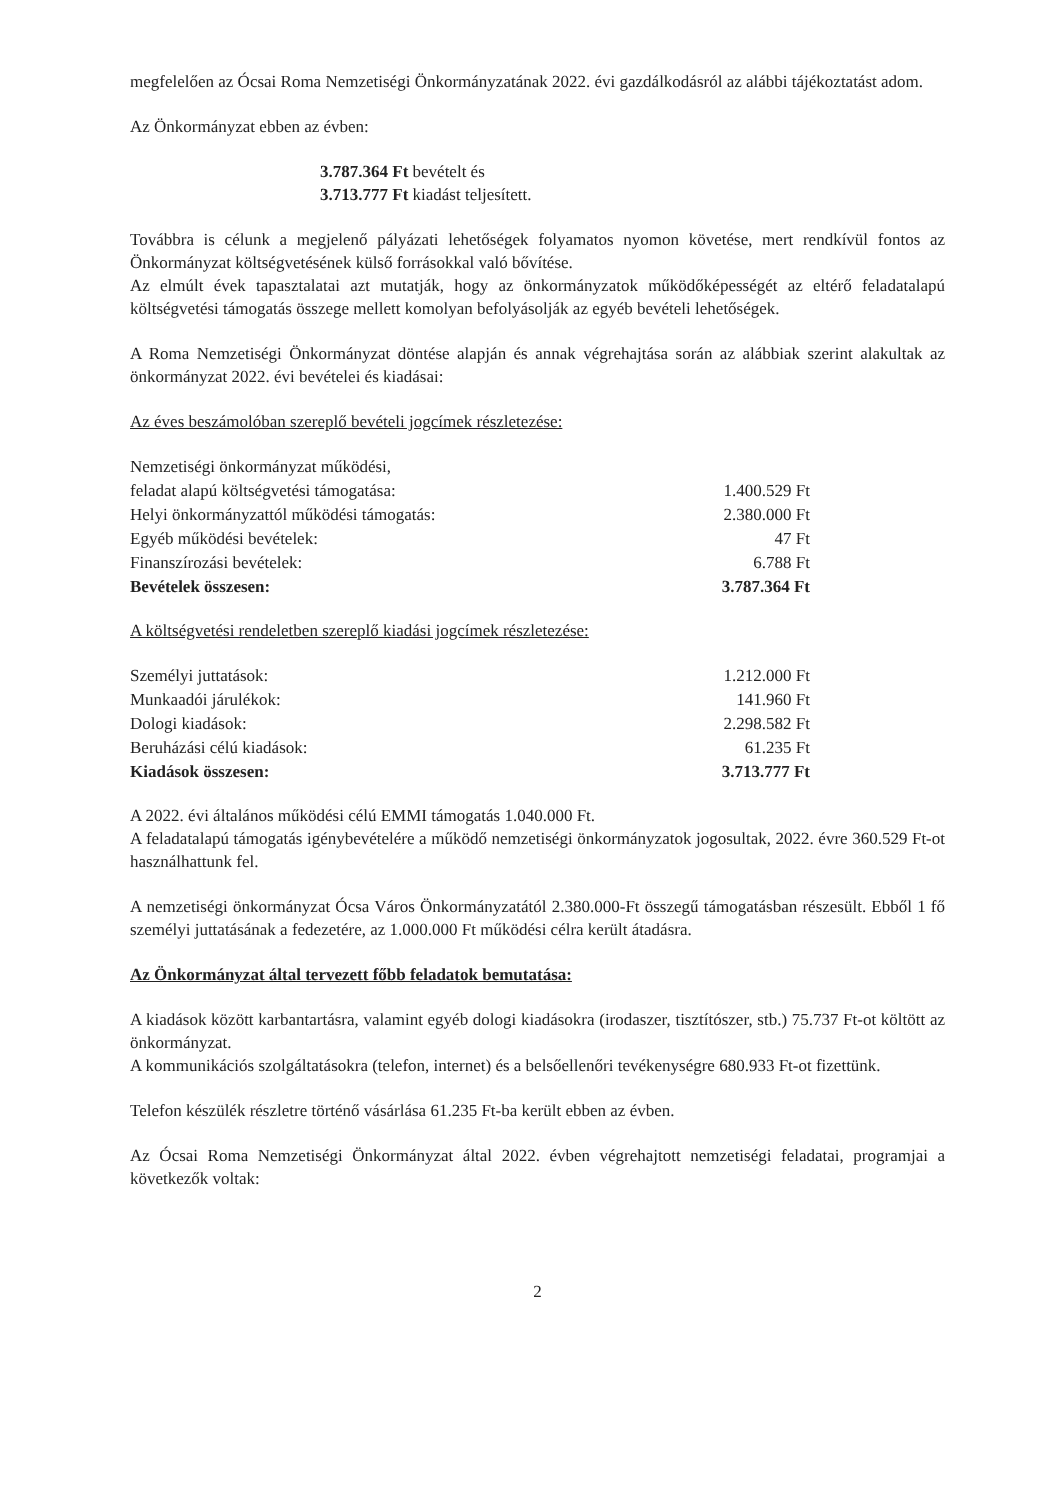megfelelően az Ócsai Roma Nemzetiségi Önkormányzatának 2022. évi gazdálkodásról az alábbi tájékoztatást adom.
Az Önkormányzat ebben az évben:
3.787.364 Ft bevételt és
3.713.777 Ft kiadást teljesített.
Továbbra is célunk a megjelenő pályázati lehetőségek folyamatos nyomon követése, mert rendkívül fontos az Önkormányzat költségvetésének külső forrásokkal való bővítése.
Az elmúlt évek tapasztalatai azt mutatják, hogy az önkormányzatok működőképességét az eltérő feladatalapú költségvetési támogatás összege mellett komolyan befolyásolják az egyéb bevételi lehetőségek.
A Roma Nemzetiségi Önkormányzat döntése alapján és annak végrehajtása során az alábbiak szerint alakultak az önkormányzat 2022. évi bevételei és kiadásai:
Az éves beszámolóban szereplő bevételi jogcímek részletezése:
| Nemzetiségi önkormányzat működési, feladat alapú költségvetési támogatása: | 1.400.529 Ft |
| Helyi önkormányzattól működési támogatás: | 2.380.000 Ft |
| Egyéb működési bevételek: | 47 Ft |
| Finanszírozási bevételek: | 6.788 Ft |
| Bevételek összesen: | 3.787.364 Ft |
A költségvetési rendeletben szereplő kiadási jogcímek részletezése:
| Személyi juttatások: | 1.212.000 Ft |
| Munkaadói járulékok: | 141.960 Ft |
| Dologi kiadások: | 2.298.582 Ft |
| Beruházási célú kiadások: | 61.235 Ft |
| Kiadások összesen: | 3.713.777 Ft |
A 2022. évi általános működési célú EMMI támogatás 1.040.000 Ft.
A feladatalapú támogatás igénybevételére a működő nemzetiségi önkormányzatok jogosultak, 2022. évre 360.529 Ft-ot használhattunk fel.
A nemzetiségi önkormányzat Ócsa Város Önkormányzatától 2.380.000-Ft összegű támogatásban részesült. Ebből 1 fő személyi juttatásának a fedezetére, az 1.000.000 Ft működési célra került átadásra.
Az Önkormányzat által tervezett főbb feladatok bemutatása:
A kiadások között karbantartásra, valamint egyéb dologi kiadásokra (irodaszer, tisztítószer, stb.) 75.737 Ft-ot költött az önkormányzat.
A kommunikációs szolgáltatásokra (telefon, internet) és a belsőellenőri tevékenységre 680.933 Ft-ot fizettünk.
Telefon készülék részletre történő vásárlása 61.235 Ft-ba került ebben az évben.
Az Ócsai Roma Nemzetiségi Önkormányzat által 2022. évben végrehajtott nemzetiségi feladatai, programjai a következők voltak:
2